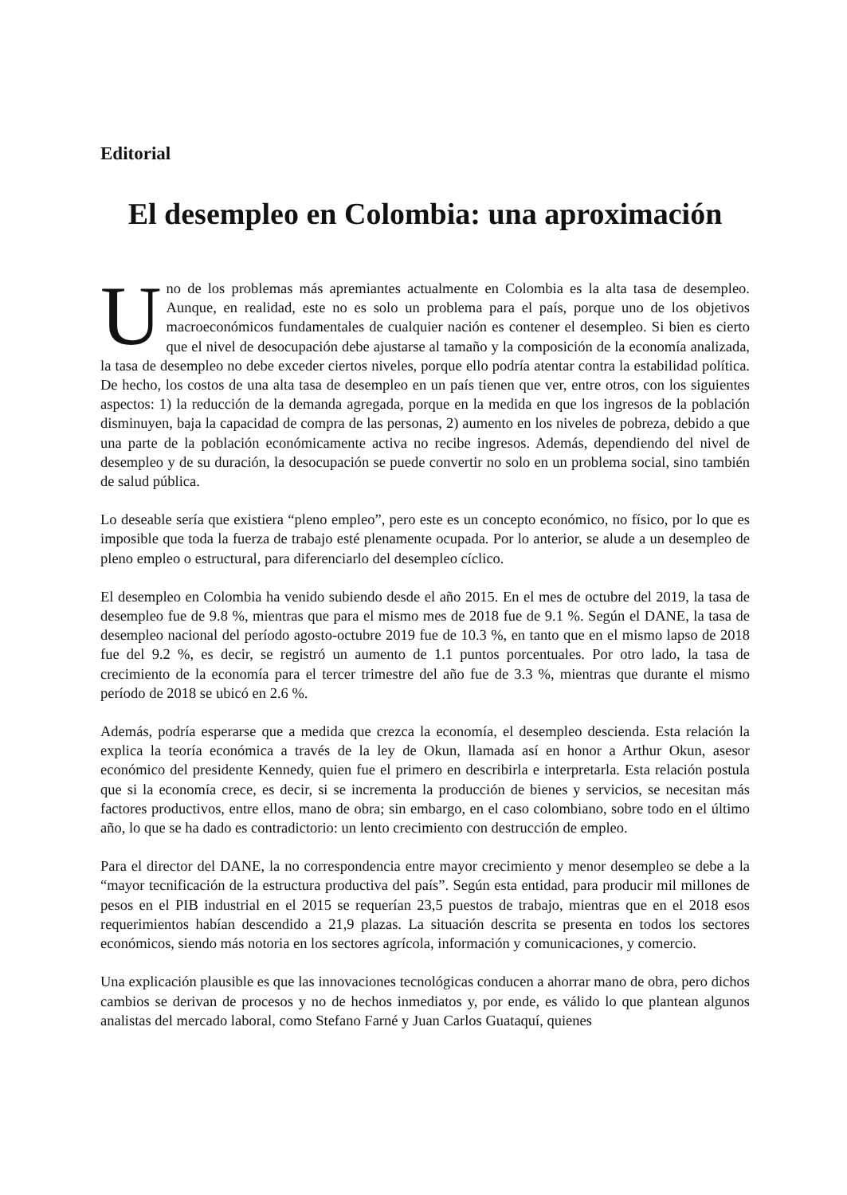Editorial
El desempleo en Colombia: una aproximación
Uno de los problemas más apremiantes actualmente en Colombia es la alta tasa de desempleo. Aunque, en realidad, este no es solo un problema para el país, porque uno de los objetivos macroeconómicos fundamentales de cualquier nación es contener el desempleo. Si bien es cierto que el nivel de desocupación debe ajustarse al tamaño y la composición de la economía analizada, la tasa de desempleo no debe exceder ciertos niveles, porque ello podría atentar contra la estabilidad política. De hecho, los costos de una alta tasa de desempleo en un país tienen que ver, entre otros, con los siguientes aspectos: 1) la reducción de la demanda agregada, porque en la medida en que los ingresos de la población disminuyen, baja la capacidad de compra de las personas, 2) aumento en los niveles de pobreza, debido a que una parte de la población económicamente activa no recibe ingresos. Además, dependiendo del nivel de desempleo y de su duración, la desocupación se puede convertir no solo en un problema social, sino también de salud pública.
Lo deseable sería que existiera “pleno empleo”, pero este es un concepto económico, no físico, por lo que es imposible que toda la fuerza de trabajo esté plenamente ocupada. Por lo anterior, se alude a un desempleo de pleno empleo o estructural, para diferenciarlo del desempleo cíclico.
El desempleo en Colombia ha venido subiendo desde el año 2015. En el mes de octubre del 2019, la tasa de desempleo fue de 9.8 %, mientras que para el mismo mes de 2018 fue de 9.1 %. Según el DANE, la tasa de desempleo nacional del período agosto-octubre 2019 fue de 10.3 %, en tanto que en el mismo lapso de 2018 fue del 9.2 %, es decir, se registró un aumento de 1.1 puntos porcentuales. Por otro lado, la tasa de crecimiento de la economía para el tercer trimestre del año fue de 3.3 %, mientras que durante el mismo período de 2018 se ubicó en 2.6 %.
Además, podría esperarse que a medida que crezca la economía, el desempleo descienda. Esta relación la explica la teoría económica a través de la ley de Okun, llamada así en honor a Arthur Okun, asesor económico del presidente Kennedy, quien fue el primero en describirla e interpretarla. Esta relación postula que si la economía crece, es decir, si se incrementa la producción de bienes y servicios, se necesitan más factores productivos, entre ellos, mano de obra; sin embargo, en el caso colombiano, sobre todo en el último año, lo que se ha dado es contradictorio: un lento crecimiento con destrucción de empleo.
Para el director del DANE, la no correspondencia entre mayor crecimiento y menor desempleo se debe a la “mayor tecnificación de la estructura productiva del país”. Según esta entidad, para producir mil millones de pesos en el PIB industrial en el 2015 se requerían 23,5 puestos de trabajo, mientras que en el 2018 esos requerimientos habían descendido a 21,9 plazas. La situación descrita se presenta en todos los sectores económicos, siendo más notoria en los sectores agrícola, información y comunicaciones, y comercio.
Una explicación plausible es que las innovaciones tecnológicas conducen a ahorrar mano de obra, pero dichos cambios se derivan de procesos y no de hechos inmediatos y, por ende, es válido lo que plantean algunos analistas del mercado laboral, como Stefano Farné y Juan Carlos Guataquí, quienes